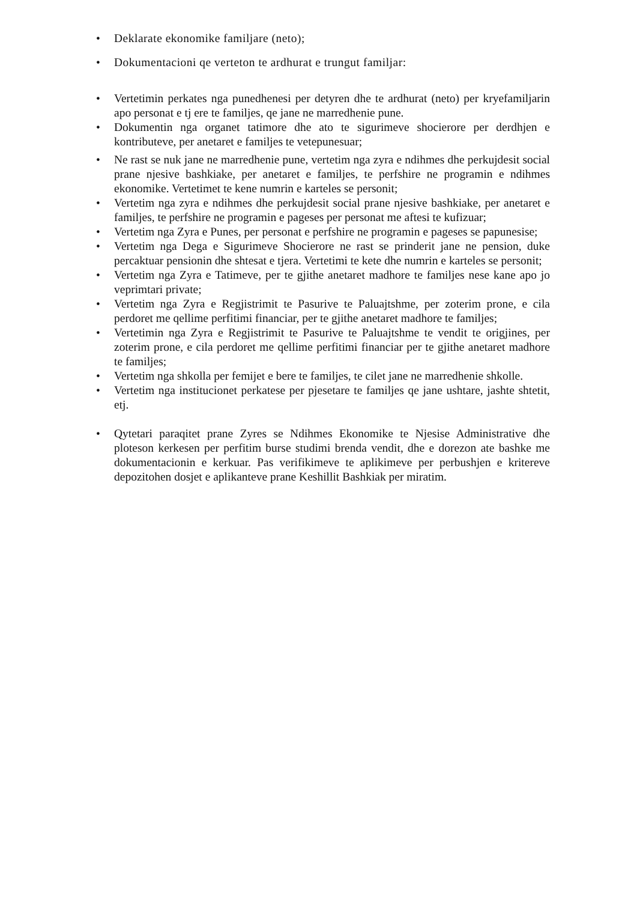• Deklarate ekonomike familjare (neto);
• Dokumentacioni qe verteton te ardhurat e trungut familjar:
• Vertetimin perkates nga punedhenesi per detyren dhe te ardhurat (neto) per kryefamiljarin apo personat e tj ere te familjes, qe jane ne marredhenie pune.
• Dokumentin nga organet tatimore dhe ato te sigurimeve shocierore per derdhjen e kontributeve, per anetaret e familjes te vetepunesuar;
• Ne rast se nuk jane ne marredhenie pune, vertetim nga zyra e ndihmes dhe perkujdesit social prane njesive bashkiake, per anetaret e familjes, te perfshire ne programin e ndihmes ekonomike. Vertetimet te kene numrin e karteles se personit;
• Vertetim nga zyra e ndihmes dhe perkujdesit social prane njesive bashkiake, per anetaret e familjes, te perfshire ne programin e pageses per personat me aftesi te kufizuar;
• Vertetim nga Zyra e Punes, per personat e perfshire ne programin e pageses se papunesise;
• Vertetim nga Dega e Sigurimeve Shocierore ne rast se prinderit jane ne pension, duke percaktuar pensionin dhe shtesat e tjera. Vertetimi te kete dhe numrin e karteles se personit;
• Vertetim nga Zyra e Tatimeve, per te gjithe anetaret madhore te familjes nese kane apo jo veprimtari private;
• Vertetim nga Zyra e Regjistrimit te Pasurive te Paluajtshme, per zoterim prone, e cila perdoret me qellime perfitimi financiar, per te gjithe anetaret madhore te familjes;
• Vertetimin nga Zyra e Regjistrimit te Pasurive te Paluajtshme te vendit te origjines, per zoterim prone, e cila perdoret me qellime perfitimi financiar per te gjithe anetaret madhore te familjes;
• Vertetim nga shkolla per femijet e bere te familjes, te cilet jane ne marredhenie shkolle.
• Vertetim nga institucionet perkatese per pjesetare te familjes qe jane ushtare, jashte shtetit, etj.
• Qytetari paraqitet prane Zyres se Ndihmes Ekonomike te Njesise Administrative dhe ploteson kerkesen per perfitim burse studimi brenda vendit, dhe e dorezon ate bashke me dokumentacionin e kerkuar. Pas verifikimeve te aplikimeve per perbushjen e kritereve depozitohen dosjet e aplikanteve prane Keshillit Bashkiak per miratim.